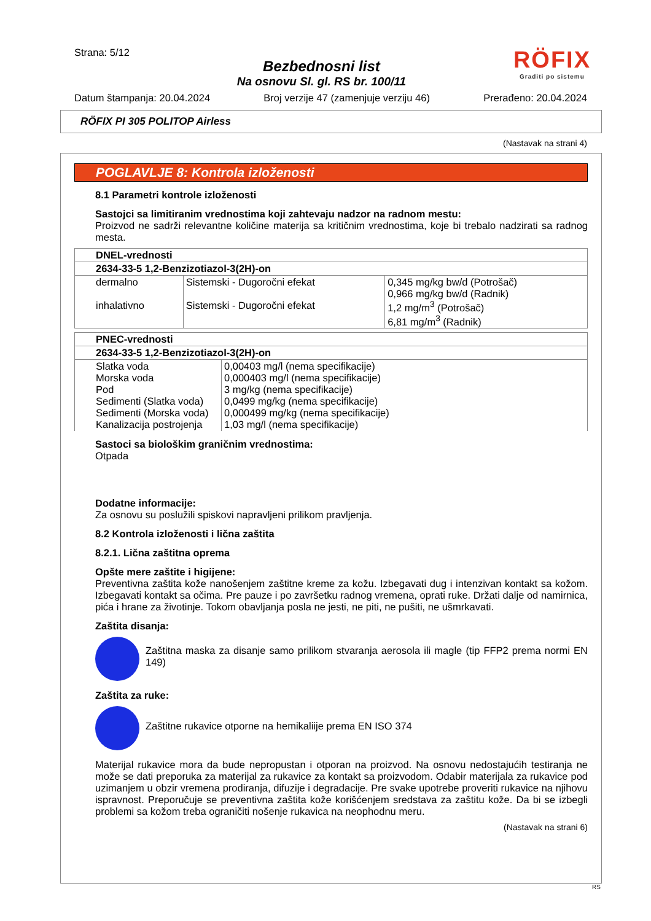Strana: 5/12
Bezbednosni list
Na osnovu Sl. gl. RS br. 100/11
RÖFIX
Graditi po sistemu
Datum štampanja: 20.04.2024 Broj verzije 47 (zamenjuje verziju 46) Prerađeno: 20.04.2024
RÖFIX PI 305 POLITOP Airless
(Nastavak na strani 4)
POGLAVLJE 8: Kontrola izloženosti
8.1 Parametri kontrole izloženosti
Sastojci sa limitiranim vrednostima koji zahtevaju nadzor na radnom mestu:
Proizvod ne sadrži relevantne količine materija sa kritičnim vrednostima, koje bi trebalo nadzirati sa radnog mesta.
| DNEL-vrednosti | | |
| --- | --- | --- |
| 2634-33-5 1,2-Benzizotiazol-3(2H)-on | | |
| dermalno inhalativno | Sistemski - Dugoročni efekat Sistemski - Dugoročni efekat | 0,345 mg/kg bw/d (Potrošač) 0,966 mg/kg bw/d (Radnik) 1,2 mg/m<sup>3</sup> (Potrošač) 6,81 mg/m<sup>3</sup> (Radnik) |
| PNEC-vrednosti | |
| --- | --- |
| 2634-33-5 1,2-Benzizotiazol-3(2H)-on | |
| Slatka voda Morska voda Pod Sedimenti (Slatka voda) Sedimenti (Morska voda) Kanalizacija postrojenja | 0,00403 mg/l (nema specifikacije) 0,000403 mg/l (nema specifikacije) 3 mg/kg (nema specifikacije) 0,0499 mg/kg (nema specifikacije) 0,000499 mg/kg (nema specifikacije) 1,03 mg/l (nema specifikacije) |
Sastoci sa biološkim graničnim vrednostima:
Otpada
Dodatne informacije:
Za osnovu su poslužili spiskovi napravljeni prilikom pravljenja.
8.2 Kontrola izloženosti i lična zaštita
8.2.1. Lična zaštitna oprema
Opšte mere zaštite i higijene:
Preventivna zaštita kože nanošenjem zaštitne kreme za kožu. Izbegavati dug i intenzivan kontakt sa kožom. Izbegavati kontakt sa očima. Pre pauze i po završetku radnog vremena, oprati ruke. Držati dalje od namirnica, pića i hrane za životinje. Tokom obavljanja posla ne jesti, ne piti, ne pušiti, ne ušmrkavati.
Zaštita disanja:
Zaštitna maska za disanje samo prilikom stvaranja aerosola ili magle (tip FFP2 prema normi EN 149)
Zaštita za ruke:
Zaštitne rukavice otporne na hemikaliije prema EN ISO 374
Materijal rukavice mora da bude nepropustan i otporan na proizvod. Na osnovu nedostajućih testiranja ne može se dati preporuka za materijal za rukavice za kontakt sa proizvodom. Odabir materijala za rukavice pod uzimanjem u obzir vremena prodiranja, difuzije i degradacije. Pre svake upotrebe proveriti rukavice na njihovu ispravnost. Preporučuje se preventivna zaštita kože korišćenjem sredstava za zaštitu kože. Da bi se izbegli problemi sa kožom treba ograničiti nošenje rukavica na neophodnu meru.
(Nastavak na strani 6)
RS